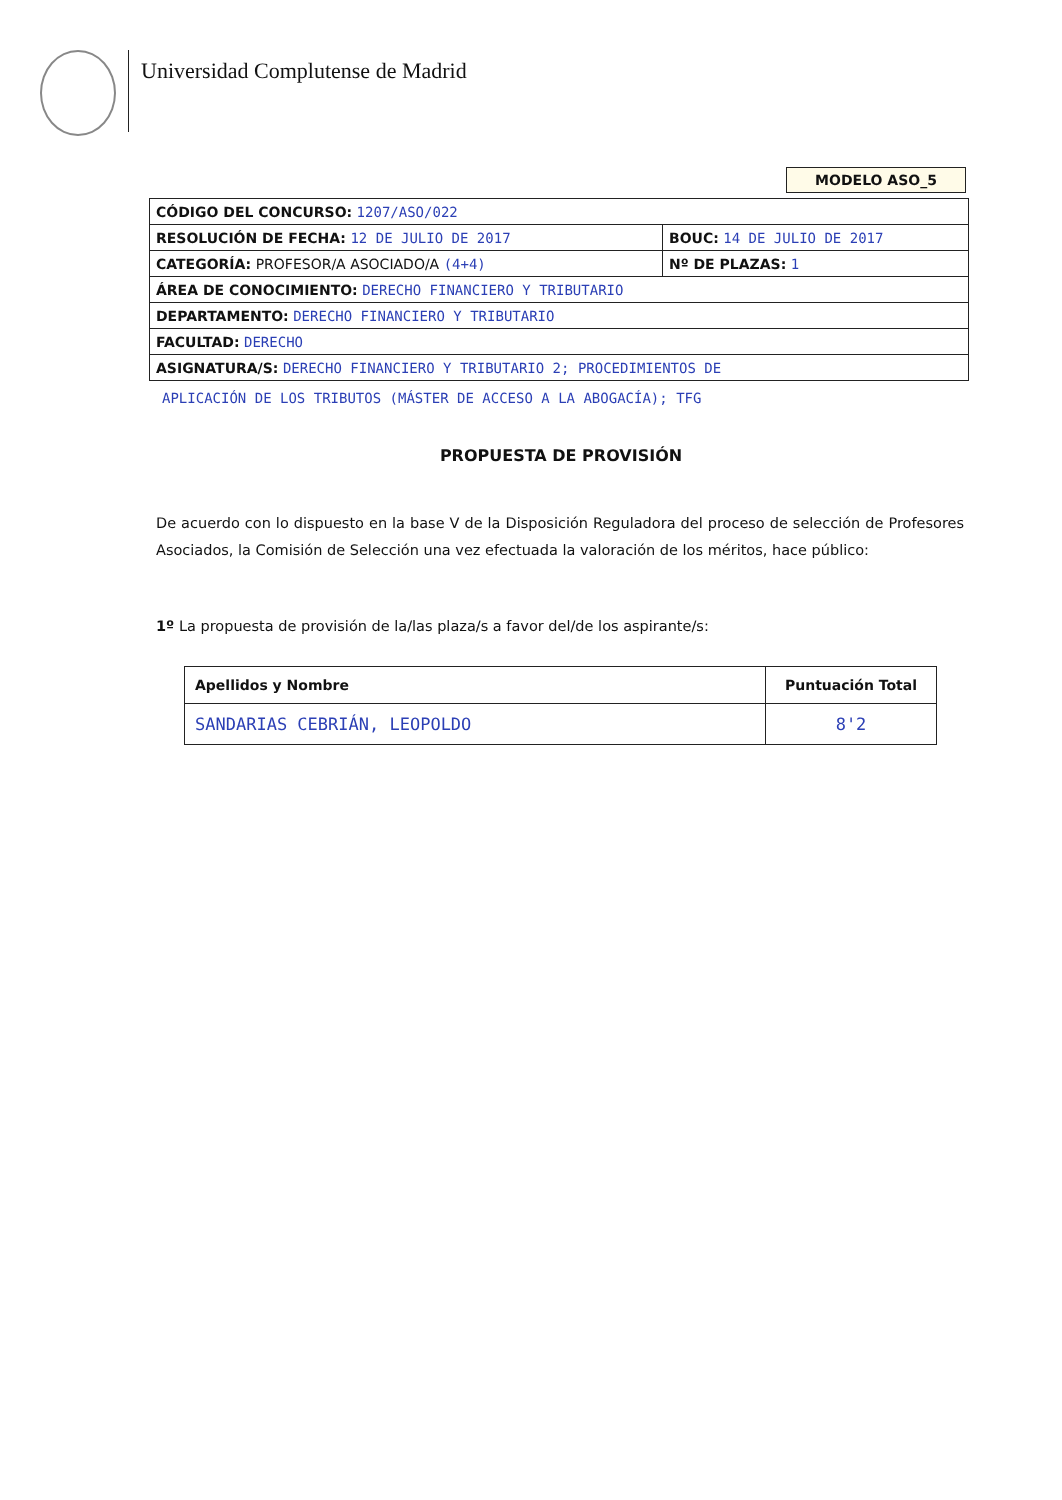Universidad Complutense de Madrid
MODELO ASO_5
| CÓDIGO DEL CONCURSO: 1207/ASO/022 | |
| RESOLUCIÓN DE FECHA: 12 DE JULIO DE 2017 | BOUC: 14 DE JULIO DE 2017 |
| CATEGORÍA: PROFESOR/A ASOCIADO/A (4+4) | Nº DE PLAZAS: 1 |
| ÁREA DE CONOCIMIENTO: DERECHO FINANCIERO Y TRIBUTARIO | |
| DEPARTAMENTO: DERECHO FINANCIERO Y TRIBUTARIO | |
| FACULTAD: DERECHO | |
| ASIGNATURA/S: DERECHO FINANCIERO Y TRIBUTARIO 2; PROCEDIMIENTOS DE | |
APLICACIÓN DE LOS TRIBUTOS (MÁSTER DE ACCESO A LA ABOGACÍA); TFG
PROPUESTA DE PROVISIÓN
De acuerdo con lo dispuesto en la base V de la Disposición Reguladora del proceso de selección de Profesores Asociados, la Comisión de Selección una vez efectuada la valoración de los méritos, hace público:
1º La propuesta de provisión de la/las plaza/s a favor del/de los aspirante/s:
| Apellidos y Nombre | Puntuación Total |
| --- | --- |
| SANDARIAS CEBRIÁN, LEOPOLDO | 8'2 |